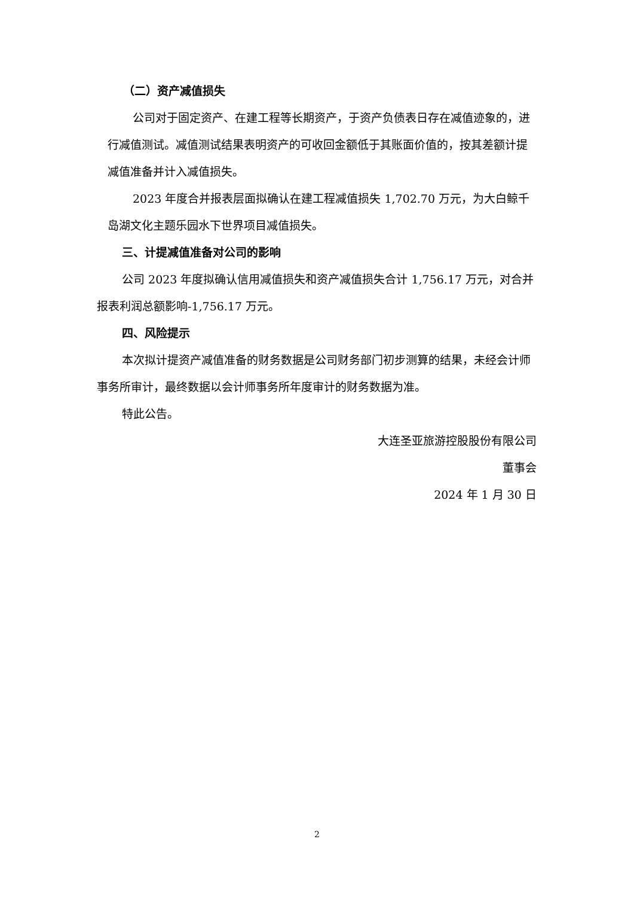（二）资产减值损失
公司对于固定资产、在建工程等长期资产，于资产负债表日存在减值迹象的，进行减值测试。减值测试结果表明资产的可收回金额低于其账面价值的，按其差额计提减值准备并计入减值损失。
2023 年度合并报表层面拟确认在建工程减值损失 1,702.70 万元，为大白鲸千岛湖文化主题乐园水下世界项目减值损失。
三、计提减值准备对公司的影响
公司 2023 年度拟确认信用减值损失和资产减值损失合计 1,756.17 万元，对合并报表利润总额影响-1,756.17 万元。
四、风险提示
本次拟计提资产减值准备的财务数据是公司财务部门初步测算的结果，未经会计师事务所审计，最终数据以会计师事务所年度审计的财务数据为准。
特此公告。
大连圣亚旅游控股股份有限公司
董事会
2024 年 1 月 30 日
2